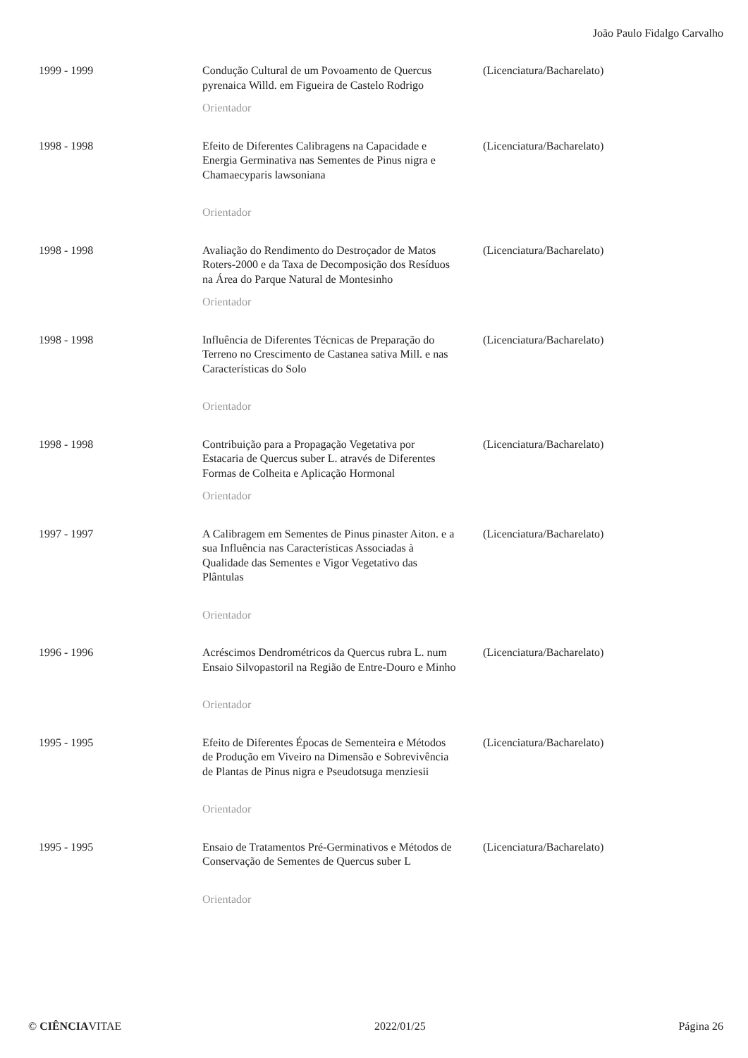João Paulo Fidalgo Carvalho
| 1999 - 1999 | Condução Cultural de um Povoamento de Quercus pyrenaica Willd. em Figueira de Castelo Rodrigo Orientador | (Licenciatura/Bacharelato) |
| 1998 - 1998 | Efeito de Diferentes Calibragens na Capacidade e Energia Germinativa nas Sementes de Pinus nigra e Chamaecyparis lawsoniana Orientador | (Licenciatura/Bacharelato) |
| 1998 - 1998 | Avaliação do Rendimento do Destroçador de Matos Roters-2000 e da Taxa de Decomposição dos Resíduos na Área do Parque Natural de Montesinho Orientador | (Licenciatura/Bacharelato) |
| 1998 - 1998 | Influência de Diferentes Técnicas de Preparação do Terreno no Crescimento de Castanea sativa Mill. e nas Características do Solo Orientador | (Licenciatura/Bacharelato) |
| 1998 - 1998 | Contribuição para a Propagação Vegetativa por Estacaria de Quercus suber L. através de Diferentes Formas de Colheita e Aplicação Hormonal Orientador | (Licenciatura/Bacharelato) |
| 1997 - 1997 | A Calibragem em Sementes de Pinus pinaster Aiton. e a sua Influência nas Características Associadas à Qualidade das Sementes e Vigor Vegetativo das Plântulas Orientador | (Licenciatura/Bacharelato) |
| 1996 - 1996 | Acréscimos Dendrométricos da Quercus rubra L. num Ensaio Silvopastoril na Região de Entre-Douro e Minho Orientador | (Licenciatura/Bacharelato) |
| 1995 - 1995 | Efeito de Diferentes Épocas de Sementeira e Métodos de Produção em Viveiro na Dimensão e Sobrevivência de Plantas de Pinus nigra e Pseudotsuga menziesii Orientador | (Licenciatura/Bacharelato) |
| 1995 - 1995 | Ensaio de Tratamentos Pré-Germinativos e Métodos de Conservação de Sementes de Quercus suber L Orientador | (Licenciatura/Bacharelato) |
© CIÊNCIAVITAE 2022/01/25 Página 26